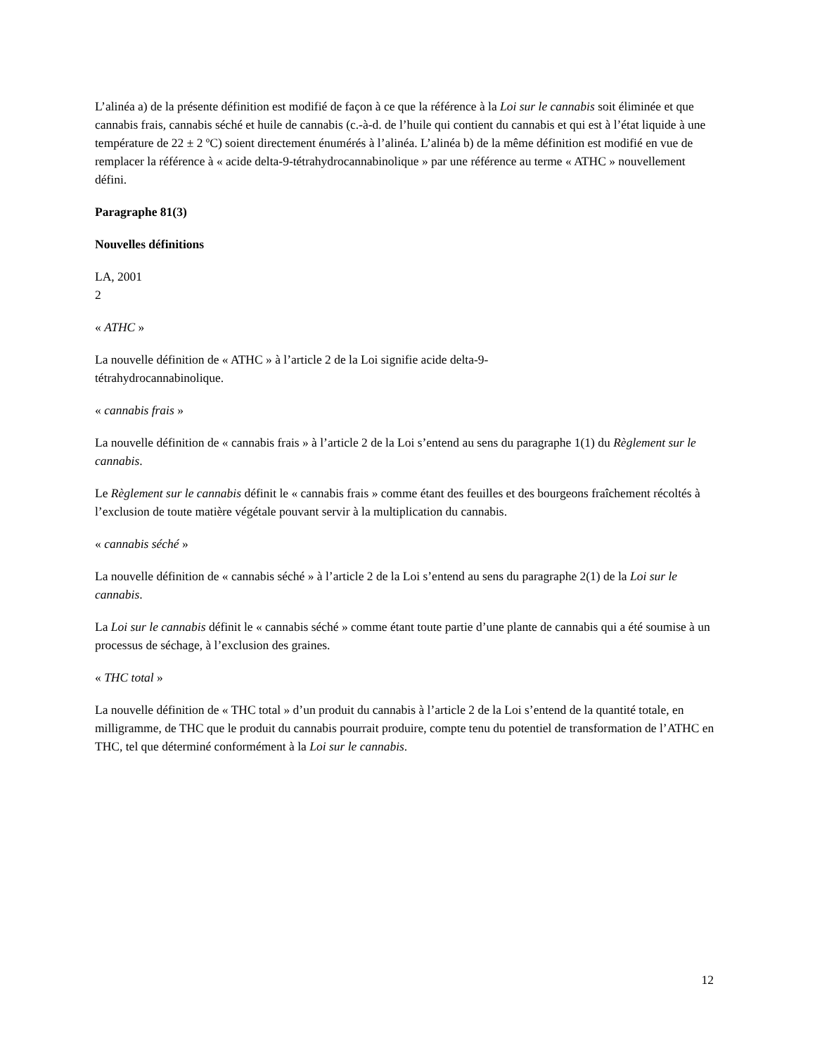L’alinéa a) de la présente définition est modifié de façon à ce que la référence à la Loi sur le cannabis soit éliminée et que cannabis frais, cannabis séché et huile de cannabis (c.-à-d. de l’huile qui contient du cannabis et qui est à l’état liquide à une température de 22 ± 2 ºC) soient directement énumérés à l’alinéa. L’alinéa b) de la même définition est modifié en vue de remplacer la référence à « acide delta-9-tétrahydrocannabinolique » par une référence au terme « ATHC » nouvellement défini.
Paragraphe 81(3)
Nouvelles définitions
LA, 2001
2
« ATHC »
La nouvelle définition de « ATHC » à l’article 2 de la Loi signifie acide delta-9-
tétrahydrocannabinolique.
« cannabis frais »
La nouvelle définition de « cannabis frais » à l’article 2 de la Loi s’entend au sens du paragraphe 1(1) du Règlement sur le cannabis.
Le Règlement sur le cannabis définit le « cannabis frais » comme étant des feuilles et des bourgeons fraîchement récoltés à l’exclusion de toute matière végétale pouvant servir à la multiplication du cannabis.
« cannabis séché »
La nouvelle définition de « cannabis séché » à l’article 2 de la Loi s’entend au sens du paragraphe 2(1) de la Loi sur le cannabis.
La Loi sur le cannabis définit le « cannabis séché » comme étant toute partie d’une plante de cannabis qui a été soumise à un processus de séchage, à l’exclusion des graines.
« THC total »
La nouvelle définition de « THC total » d’un produit du cannabis à l’article 2 de la Loi s’entend de la quantité totale, en milligramme, de THC que le produit du cannabis pourrait produire, compte tenu du potentiel de transformation de l’ATHC en THC, tel que déterminé conformément à la Loi sur le cannabis.
12